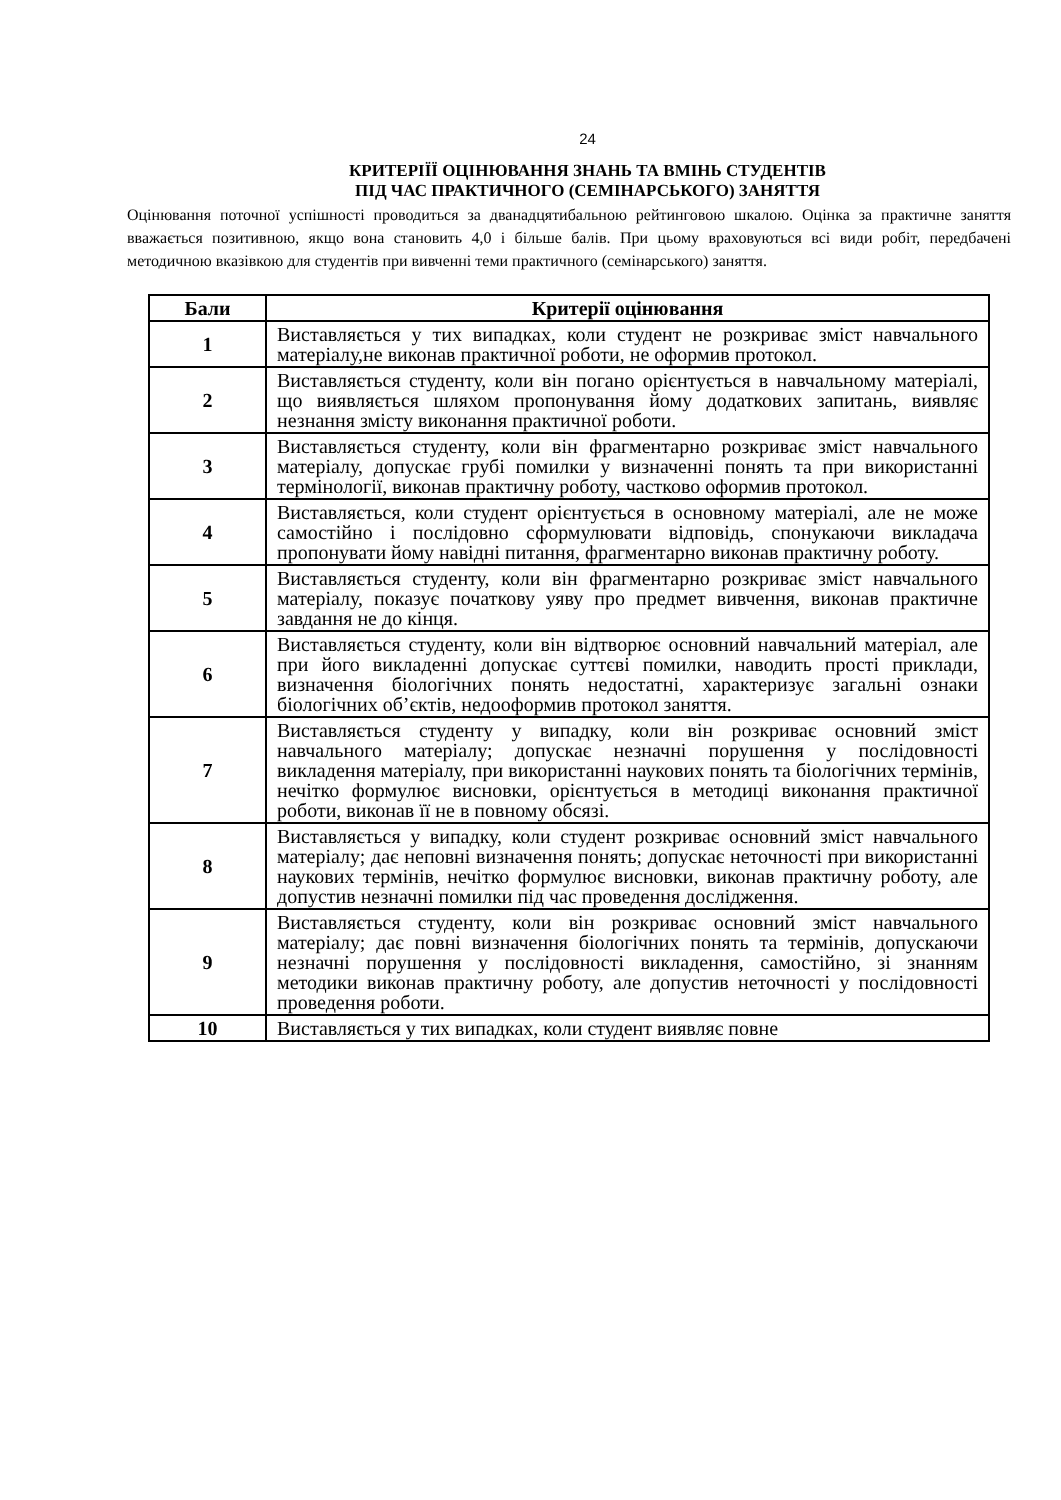24
КРИТЕРІЇЇ ОЦІНЮВАННЯ ЗНАНЬ ТА ВМІНЬ СТУДЕНТІВ
ПІД ЧАС ПРАКТИЧНОГО (СЕМІНАРСЬКОГО) ЗАНЯТТЯ
Оцінювання поточної успішності проводиться за дванадцятибальною рейтинговою шкалою. Оцінка за практичне заняття вважається позитивною, якщо вона становить 4,0 і більше балів. При цьому враховуються всі види робіт, передбачені методичною вказівкою для студентів при вивченні теми практичного (семінарського) заняття.
| Бали | Критерії оцінювання |
| --- | --- |
| 1 | Виставляється у тих випадках, коли студент не розкриває зміст навчального матеріалу,не виконав практичної роботи, не оформив протокол. |
| 2 | Виставляється студенту, коли він погано орієнтується в навчальному матеріалі, що виявляється шляхом пропонування йому додаткових запитань, виявляє незнання змісту виконання практичної роботи. |
| 3 | Виставляється студенту, коли він фрагментарно розкриває зміст навчального матеріалу, допускає грубі помилки у визначенні понять та при використанні термінології, виконав практичну роботу, частково оформив протокол. |
| 4 | Виставляється, коли студент орієнтується в основному матеріалі, але не може самостійно і послідовно сформулювати відповідь, спонукаючи викладача пропонувати йому навідні питання, фрагментарно виконав практичну роботу. |
| 5 | Виставляється студенту, коли він фрагментарно розкриває зміст навчального матеріалу, показує початкову уяву про предмет вивчення, виконав практичне завдання не до кінця. |
| 6 | Виставляється студенту, коли він відтворює основний навчальний матеріал, але при його викладенні допускає суттєві помилки, наводить прості приклади, визначення біологічних понять недостатні, характеризує загальні ознаки біологічних об’єктів, недооформив протокол заняття. |
| 7 | Виставляється студенту у випадку, коли він розкриває основний зміст навчального матеріалу; допускає незначні порушення у послідовності викладення матеріалу, при використанні наукових понять та біологічних термінів, нечітко формулює висновки, орієнтується в методиці виконання практичної роботи, виконав її не в повному обсязі. |
| 8 | Виставляється у випадку, коли студент розкриває основний зміст навчального матеріалу; дає неповні визначення понять; допускає неточності при використанні наукових термінів, нечітко формулює висновки, виконав практичну роботу, але допустив незначні помилки під час проведення дослідження. |
| 9 | Виставляється студенту, коли він розкриває основний зміст навчального матеріалу; дає повні визначення біологічних понять та термінів, допускаючи незначні порушення у послідовності викладення, самостійно, зі знанням методики виконав практичну роботу, але допустив неточності у послідовності проведення роботи. |
| 10 | Виставляється у тих випадках, коли студент виявляє повне |